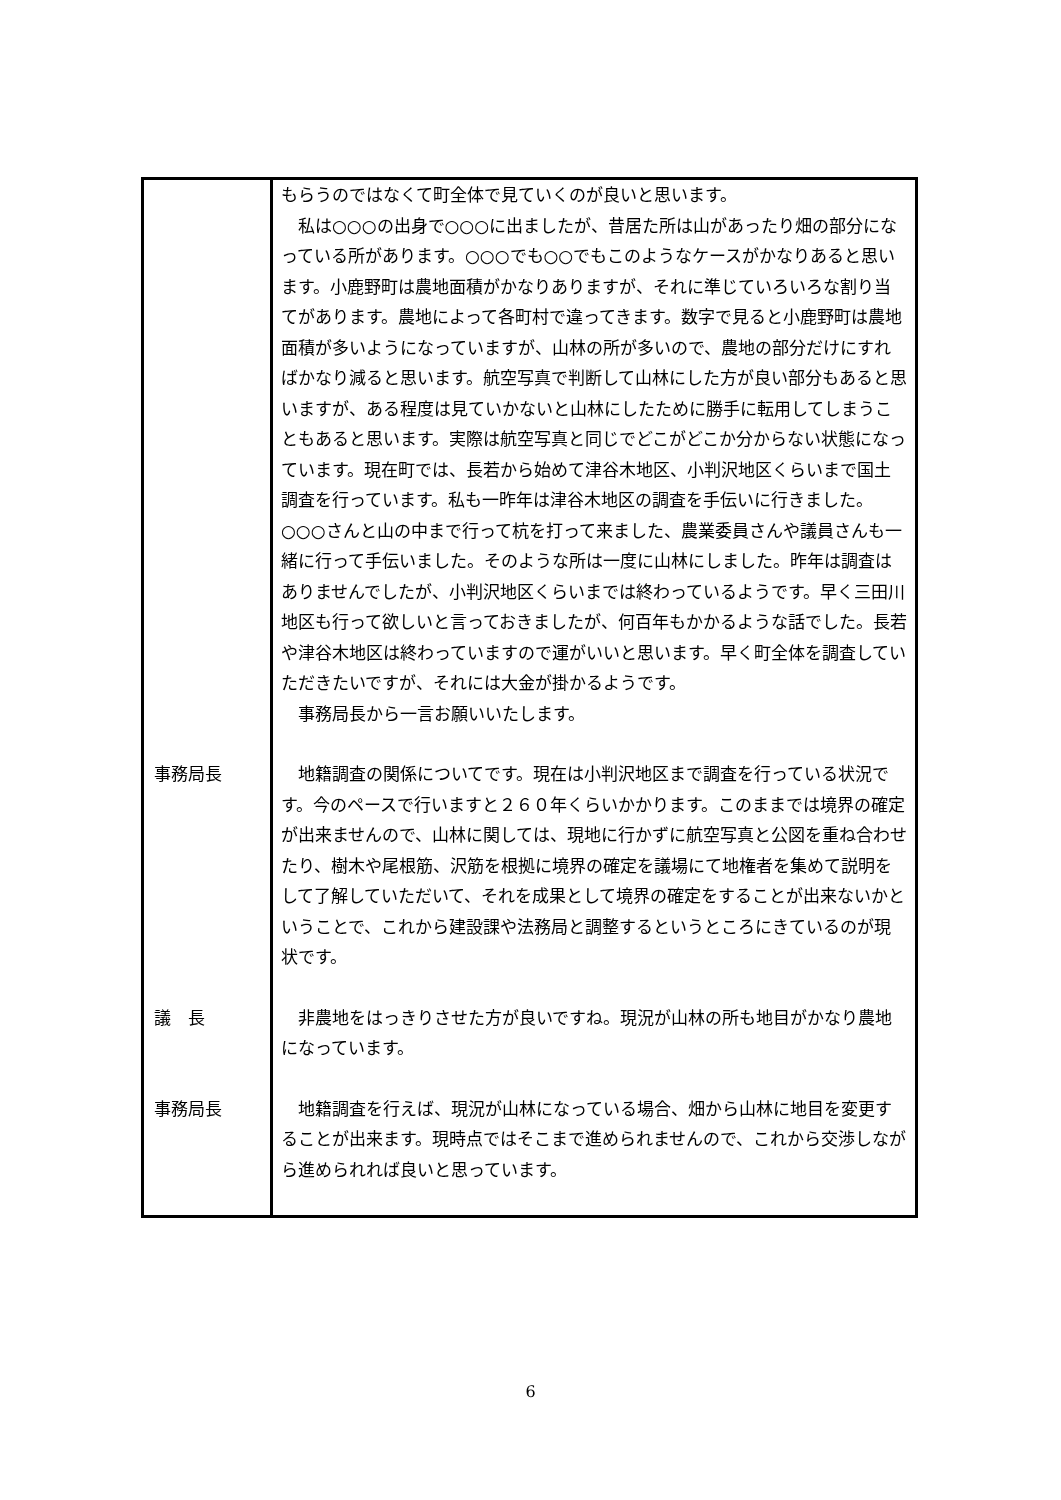| | もらうのではなくて町全体で見ていくのが良いと思います。 私は○○○の出身で○○○に出ましたが、昔居た所は山があったり畑の部分になっている所があります。○○○でも○○でもこのようなケースがかなりあると思います。小鹿野町は農地面積がかなりありますが、それに準じていろいろな割り当てがあります。農地によって各町村で違ってきます。数字で見ると小鹿野町は農地面積が多いようになっていますが、山林の所が多いので、農地の部分だけにすればかなり減ると思います。航空写真で判断して山林にした方が良い部分もあると思いますが、ある程度は見ていかないと山林にしたために勝手に転用してしまうこともあると思います。実際は航空写真と同じでどこがどこか分からない状態になっています。現在町では、長若から始めて津谷木地区、小判沢地区くらいまで国土調査を行っています。私も一昨年は津谷木地区の調査を手伝いに行きました。○○○さんと山の中まで行って杭を打って来ました、農業委員さんや議員さんも一緒に行って手伝いました。そのような所は一度に山林にしました。昨年は調査はありませんでしたが、小判沢地区くらいまでは終わっているようです。早く三田川地区も行って欲しいと言っておきましたが、何百年もかかるような話でした。長若や津谷木地区は終わっていますので運がいいと思います。早く町全体を調査していただきたいですが、それには大金が掛かるようです。 事務局長から一言お願いいたします。 |
| 事務局長 | 地籍調査の関係についてです。現在は小判沢地区まで調査を行っている状況です。今のペースで行いますと２６０年くらいかかります。このままでは境界の確定が出来ませんので、山林に関しては、現地に行かずに航空写真と公図を重ね合わせたり、樹木や尾根筋、沢筋を根拠に境界の確定を議場にて地権者を集めて説明をして了解していただいて、それを成果として境界の確定をすることが出来ないかということで、これから建設課や法務局と調整するというところにきているのが現状です。 |
| 議 長 | 非農地をはっきりさせた方が良いですね。現況が山林の所も地目がかなり農地になっています。 |
| 事務局長 | 地籍調査を行えば、現況が山林になっている場合、畑から山林に地目を変更することが出来ます。現時点ではそこまで進められませんので、これから交渉しながら進められれば良いと思っています。 |
6